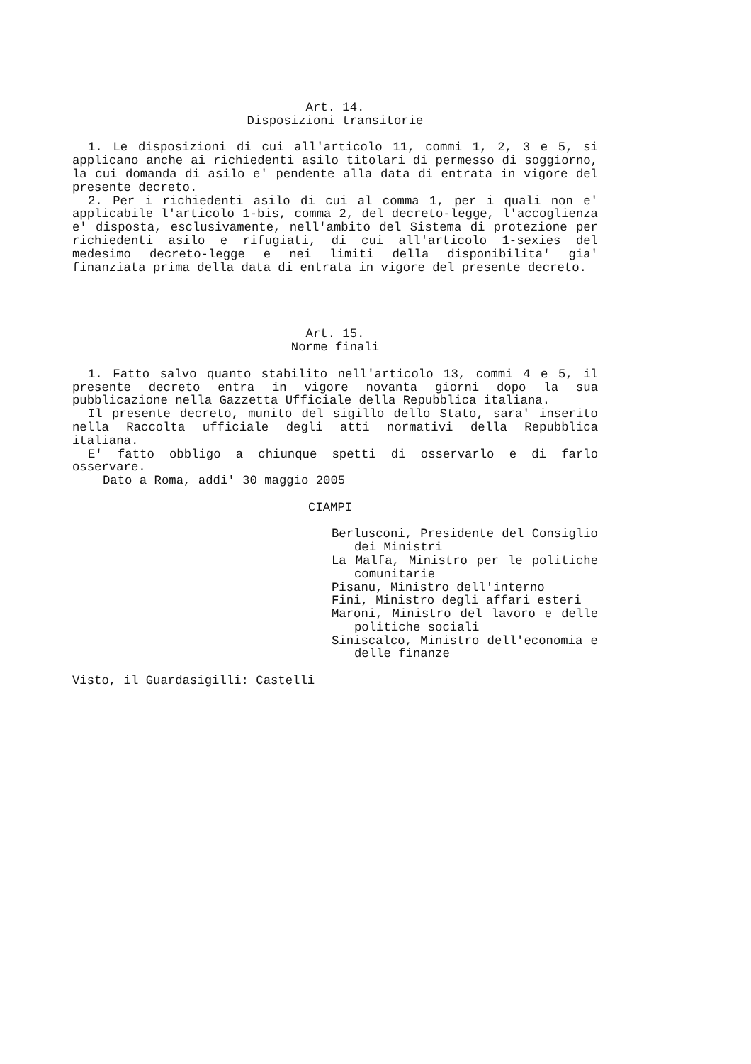Art. 14.
Disposizioni transitorie
1. Le disposizioni di cui all'articolo 11, commi 1, 2, 3 e 5, si applicano anche ai richiedenti asilo titolari di permesso di soggiorno, la cui domanda di asilo e' pendente alla data di entrata in vigore del presente decreto.
2. Per i richiedenti asilo di cui al comma 1, per i quali non e' applicabile l'articolo 1-bis, comma 2, del decreto-legge, l'accoglienza e' disposta, esclusivamente, nell'ambito del Sistema di protezione per richiedenti asilo e rifugiati, di cui all'articolo 1-sexies del medesimo decreto-legge e nei limiti della disponibilita' gia' finanziata prima della data di entrata in vigore del presente decreto.
Art. 15.
Norme finali
1. Fatto salvo quanto stabilito nell'articolo 13, commi 4 e 5, il presente decreto entra in vigore novanta giorni dopo la sua pubblicazione nella Gazzetta Ufficiale della Repubblica italiana.
Il presente decreto, munito del sigillo dello Stato, sara' inserito nella Raccolta ufficiale degli atti normativi della Repubblica italiana.
E' fatto obbligo a chiunque spetti di osservarlo e di farlo osservare.
Dato a Roma, addi' 30 maggio 2005
CIAMPI
Berlusconi, Presidente del Consiglio dei Ministri
La Malfa, Ministro per le politiche comunitarie
Pisanu, Ministro dell'interno
Fini, Ministro degli affari esteri
Maroni, Ministro del lavoro e delle politiche sociali
Siniscalco, Ministro dell'economia e delle finanze
Visto, il Guardasigilli: Castelli